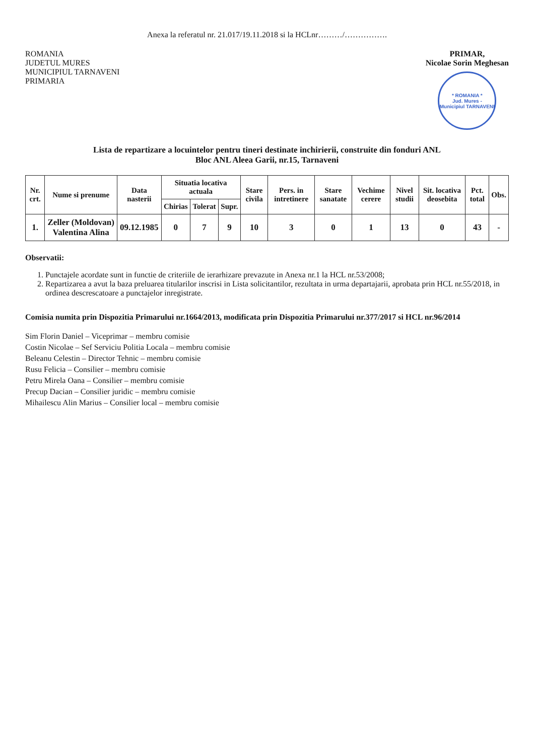Anexa la referatul nr. 21.017/19.11.2018 si la HCLnr………/…………….
ROMANIA
JUDETUL MURES
MUNICIPIUL TARNAVENI
PRIMARIA
PRIMAR,
Nicolae Sorin Meghesan
* ROMANIA *
Jud. Mures - Municipiul TARNAVENI
Lista de repartizare a locuintelor pentru tineri destinate inchirierii, construite din fonduri ANL
Bloc ANL Aleea Garii, nr.15, Tarnaveni
| Nr. crt. | Nume si prenume | Data nasterii | Situatia locativa actuala | | | Stare civila | Pers. in intretinere | Stare sanatate | Vechime cerere | Nivel studii | Sit. locativa deosebita | Pct. total | Obs. |
| --- | --- | --- | --- | --- | --- | --- | --- | --- | --- | --- | --- | --- | --- |
| | | | Chirias | Tolerat | Supr. | | | | | | | | |
| 1. | Zeller (Moldovan) Valentina Alina | 09.12.1985 | 0 | 7 | 9 | 10 | 3 | 0 | 1 | 13 | 0 | 43 | - |
Observatii:
1. Punctajele acordate sunt in functie de criteriile de ierarhizare prevazute in Anexa nr.1 la HCL nr.53/2008;
2. Repartizarea a avut la baza preluarea titularilor inscrisi in Lista solicitantilor, rezultata in urma departajarii, aprobata prin HCL nr.55/2018, in ordinea descrescatoare a punctajelor inregistrate.
Comisia numita prin Dispozitia Primarului nr.1664/2013, modificata prin Dispozitia Primarului nr.377/2017 si HCL nr.96/2014
Sim Florin Daniel – Viceprimar – membru comisie
Costin Nicolae – Sef Serviciu Politia Locala – membru comisie
Beleanu Celestin – Director Tehnic – membru comisie
Rusu Felicia – Consilier – membru comisie
Petru Mirela Oana – Consilier – membru comisie
Precup Dacian – Consilier juridic – membru comisie
Mihailescu Alin Marius – Consilier local – membru comisie